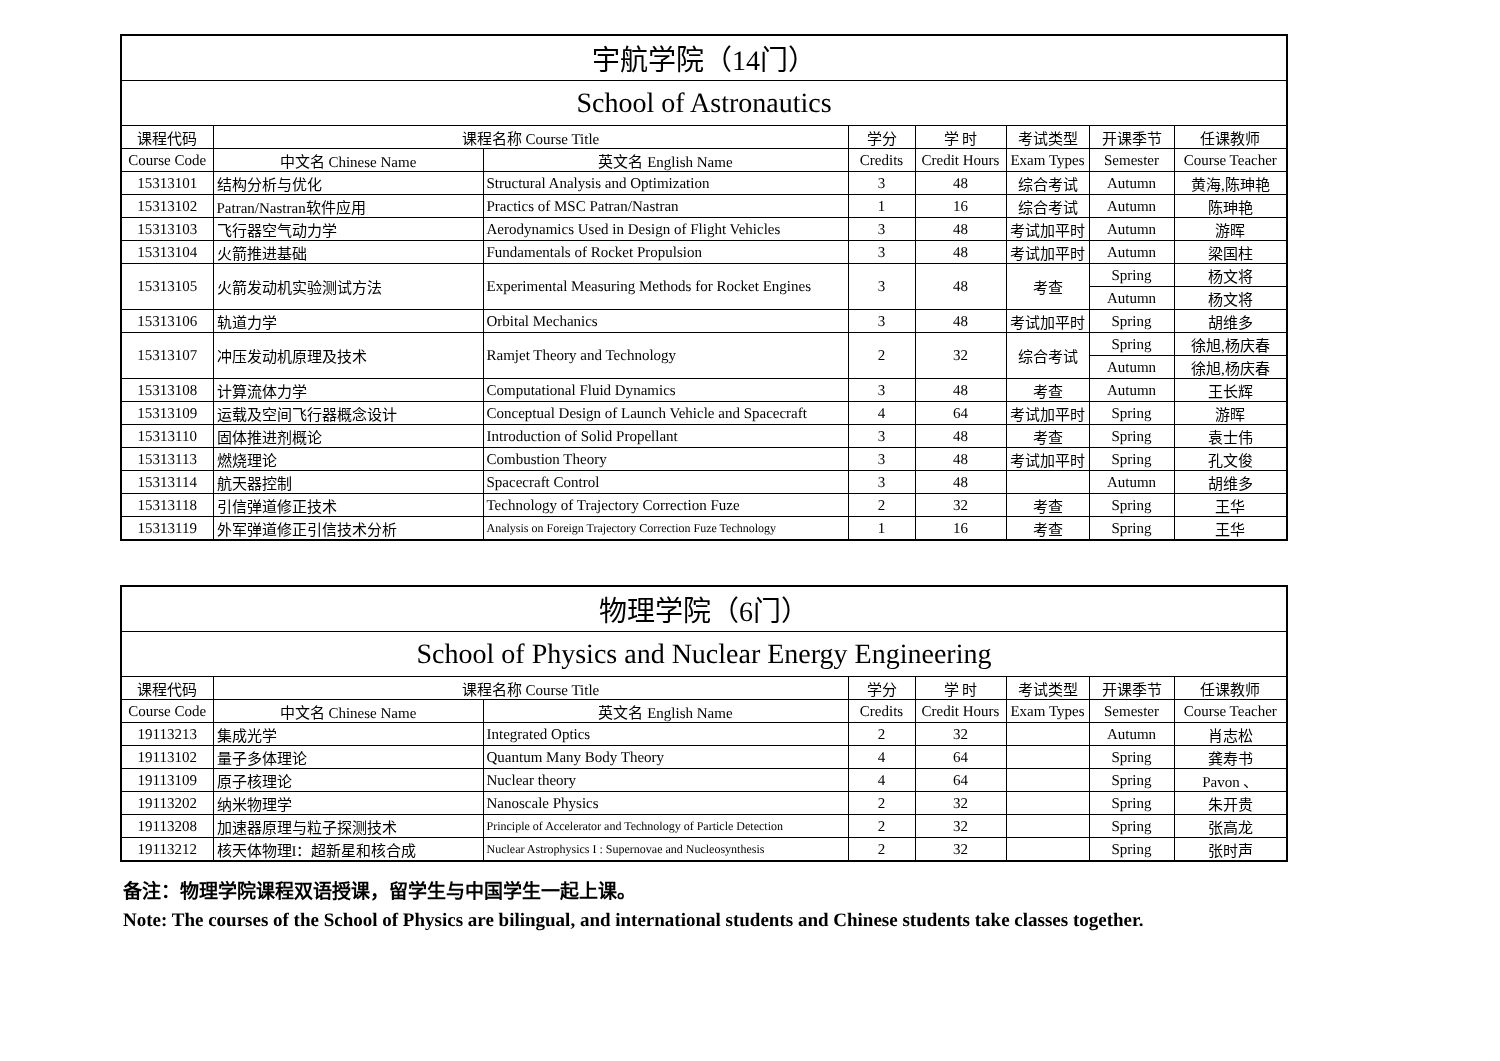| 宇航学院（14门） | | | | | | | |
| --- | --- | --- | --- | --- | --- | --- | --- |
| School of Astronautics | | | | | | | |
| 课程代码 | 课程名称 Course Title | | 学分 | 学 时 | 考试类型 | 开课季节 | 任课教师 |
| Course Code | 中文名 Chinese Name | 英文名 English Name | Credits | Credit Hours | Exam Types | Semester | Course Teacher |
| 15313101 | 结构分析与优化 | Structural Analysis and Optimization | 3 | 48 | 综合考试 | Autumn | 黄海,陈珅艳 |
| 15313102 | Patran/Nastran软件应用 | Practics of MSC Patran/Nastran | 1 | 16 | 综合考试 | Autumn | 陈珅艳 |
| 15313103 | 飞行器空气动力学 | Aerodynamics Used in Design of Flight Vehicles | 3 | 48 | 考试加平时 | Autumn | 游晖 |
| 15313104 | 火箭推进基础 | Fundamentals of Rocket Propulsion | 3 | 48 | 考试加平时 | Autumn | 梁国柱 |
| 15313105 | 火箭发动机实验测试方法 | Experimental Measuring Methods for Rocket Engines | 3 | 48 | 考查 | Spring | 杨文将 |
| | | | | | | Autumn | 杨文将 |
| 15313106 | 轨道力学 | Orbital Mechanics | 3 | 48 | 考试加平时 | Spring | 胡维多 |
| 15313107 | 冲压发动机原理及技术 | Ramjet Theory and Technology | 2 | 32 | 综合考试 | Spring | 徐旭,杨庆春 |
| | | | | | | Autumn | 徐旭,杨庆春 |
| 15313108 | 计算流体力学 | Computational Fluid Dynamics | 3 | 48 | 考查 | Autumn | 王长辉 |
| 15313109 | 运载及空间飞行器概念设计 | Conceptual Design of Launch Vehicle and Spacecraft | 4 | 64 | 考试加平时 | Spring | 游晖 |
| 15313110 | 固体推进剂概论 | Introduction of Solid Propellant | 3 | 48 | 考查 | Spring | 袁士伟 |
| 15313113 | 燃烧理论 | Combustion Theory | 3 | 48 | 考试加平时 | Spring | 孔文俊 |
| 15313114 | 航天器控制 | Spacecraft Control | 3 | 48 | | Autumn | 胡维多 |
| 15313118 | 引信弹道修正技术 | Technology of Trajectory Correction Fuze | 2 | 32 | 考查 | Spring | 王华 |
| 15313119 | 外军弹道修正引信技术分析 | Analysis on Foreign Trajectory Correction Fuze Technology | 1 | 16 | 考查 | Spring | 王华 |
| 物理学院（6门） | | | | | | | |
| --- | --- | --- | --- | --- | --- | --- | --- |
| School of Physics and Nuclear Energy Engineering | | | | | | | |
| 课程代码 | 课程名称 Course Title | | 学分 | 学 时 | 考试类型 | 开课季节 | 任课教师 |
| Course Code | 中文名 Chinese Name | 英文名 English Name | Credits | Credit Hours | Exam Types | Semester | Course Teacher |
| 19113213 | 集成光学 | Integrated Optics | 2 | 32 | | Autumn | 肖志松 |
| 19113102 | 量子多体理论 | Quantum Many Body Theory | 4 | 64 | | Spring | 龚寿书 |
| 19113109 | 原子核理论 | Nuclear theory | 4 | 64 | | Spring | Pavon 、 |
| 19113202 | 纳米物理学 | Nanoscale Physics | 2 | 32 | | Spring | 朱开贵 |
| 19113208 | 加速器原理与粒子探测技术 | Principle of Accelerator and Technology of Particle Detection | 2 | 32 | | Spring | 张高龙 |
| 19113212 | 核天体物理I：超新星和核合成 | Nuclear Astrophysics I : Supernovae and Nucleosynthesis | 2 | 32 | | Spring | 张时声 |
备注：物理学院课程双语授课，留学生与中国学生一起上课。
Note: The courses of the School of Physics are bilingual, and international students and Chinese students take classes together.